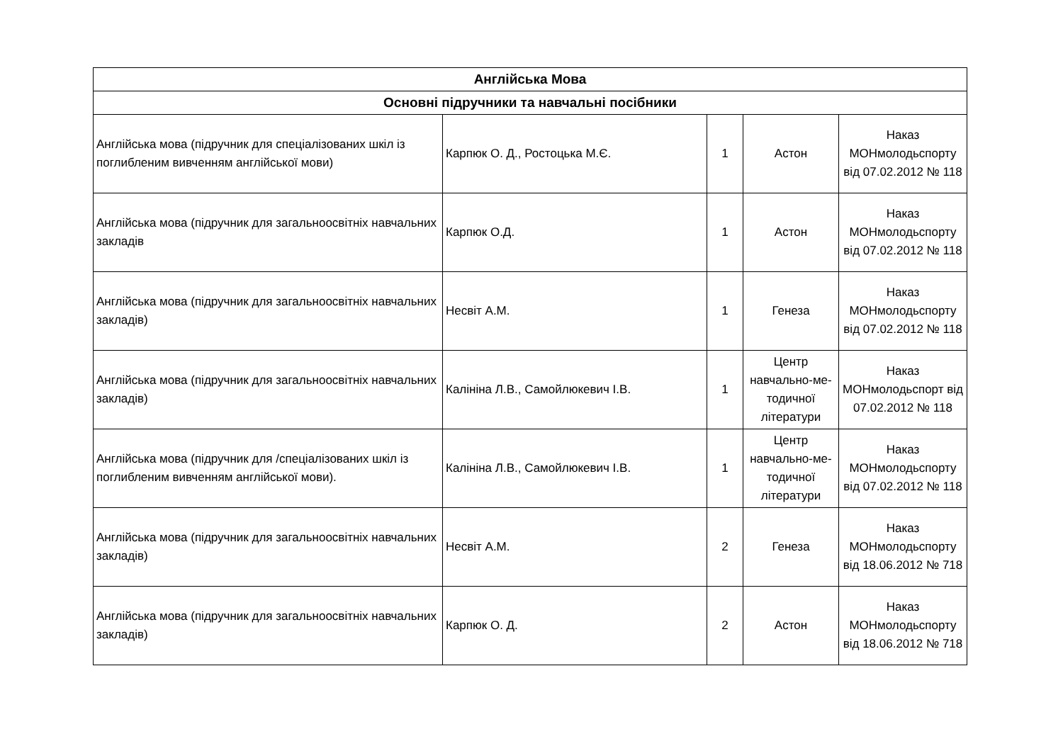| Англійська Мова | | | | |
| --- | --- | --- | --- | --- |
| Основні підручники та навчальні посібники | | | | |
| Англійська мова (підручник для спеціалізованих шкіл із поглибленим вивченням англійської мови) | Карпюк О. Д., Ростоцька М.Є. | 1 | Астон | Наказ МОНмолодьспорту від 07.02.2012 № 118 |
| Англійська мова (підручник для загальноосвітніх навчальних закладів | Карпюк О.Д. | 1 | Астон | Наказ МОНмолодьспорту від 07.02.2012 № 118 |
| Англійська мова (підручник для загальноосвітніх навчальних закладів) | Несвіт А.М. | 1 | Генеза | Наказ МОНмолодьспорту від 07.02.2012 № 118 |
| Англійська мова (підручник для загальноосвітніх навчальних закладів) | Калініна Л.В., Самойлюкевич І.В. | 1 | Центр навчально-ме-тодичної літератури | Наказ МОНмолодьспорт від 07.02.2012 № 118 |
| Англійська мова (підручник для /спеціалізованих шкіл із поглибленим вивченням англійської мови). | Калініна Л.В., Самойлюкевич І.В. | 1 | Центр навчально-ме-тодичної літератури | Наказ МОНмолодьспорту від 07.02.2012 № 118 |
| Англійська мова (підручник для загальноосвітніх навчальних закладів) | Несвіт А.М. | 2 | Генеза | Наказ МОНмолодьспорту від 18.06.2012 № 718 |
| Англійська мова (підручник для загальноосвітніх навчальних закладів) | Карпюк О. Д. | 2 | Астон | Наказ МОНмолодьспорту від 18.06.2012 № 718 |